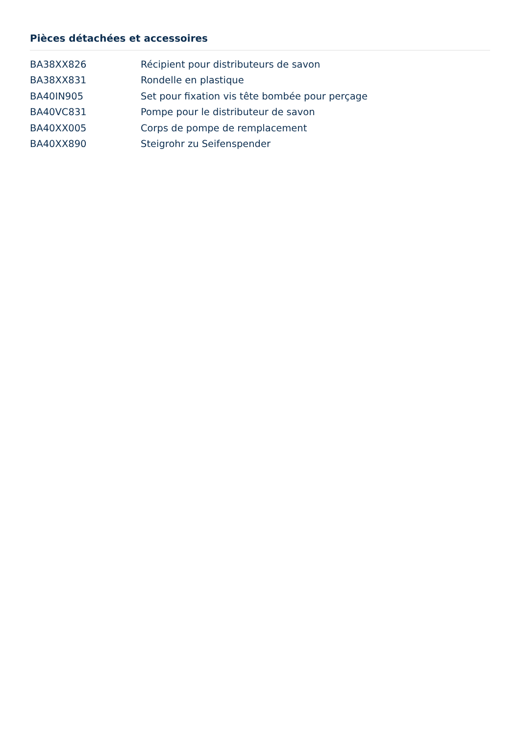Pièces détachées et accessoires
| BA38XX826 | Récipient pour distributeurs de savon |
| BA38XX831 | Rondelle en plastique |
| BA40IN905 | Set pour fixation vis tête bombée pour perçage |
| BA40VC831 | Pompe pour le distributeur de savon |
| BA40XX005 | Corps de pompe de remplacement |
| BA40XX890 | Steigrohr zu Seifenspender |